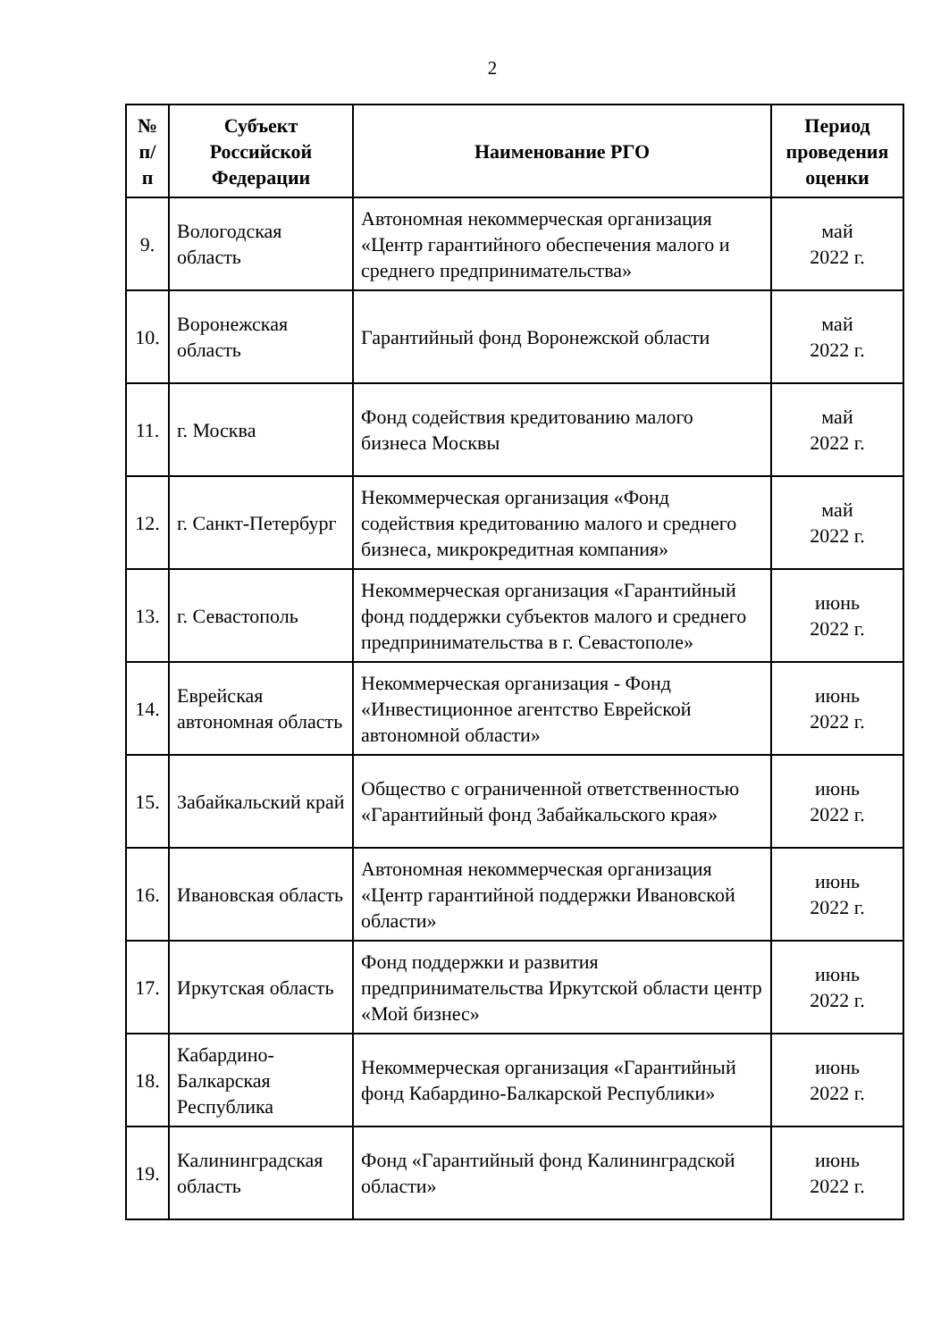2
| № п/п | Субъект Российской Федерации | Наименование РГО | Период проведения оценки |
| --- | --- | --- | --- |
| 9. | Вологодская область | Автономная некоммерческая организация «Центр гарантийного обеспечения малого и среднего предпринимательства» | май 2022 г. |
| 10. | Воронежская область | Гарантийный фонд Воронежской области | май 2022 г. |
| 11. | г. Москва | Фонд содействия кредитованию малого бизнеса Москвы | май 2022 г. |
| 12. | г. Санкт-Петербург | Некоммерческая организация «Фонд содействия кредитованию малого и среднего бизнеса, микрокредитная компания» | май 2022 г. |
| 13. | г. Севастополь | Некоммерческая организация «Гарантийный фонд поддержки субъектов малого и среднего предпринимательства в г. Севастополе» | июнь 2022 г. |
| 14. | Еврейская автономная область | Некоммерческая организация - Фонд «Инвестиционное агентство Еврейской автономной области» | июнь 2022 г. |
| 15. | Забайкальский край | Общество с ограниченной ответственностью «Гарантийный фонд Забайкальского края» | июнь 2022 г. |
| 16. | Ивановская область | Автономная некоммерческая организация «Центр гарантийной поддержки Ивановской области» | июнь 2022 г. |
| 17. | Иркутская область | Фонд поддержки и развития предпринимательства Иркутской области центр «Мой бизнес» | июнь 2022 г. |
| 18. | Кабардино-Балкарская Республика | Некоммерческая организация «Гарантийный фонд Кабардино-Балкарской Республики» | июнь 2022 г. |
| 19. | Калининградская область | Фонд «Гарантийный фонд Калининградской области» | июнь 2022 г. |